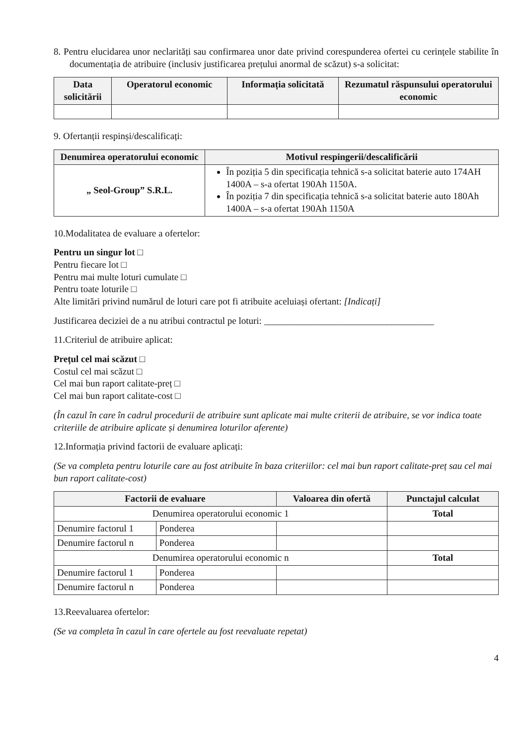8. Pentru elucidarea unor neclarități sau confirmarea unor date privind corespunderea ofertei cu cerințele stabilite în documentația de atribuire (inclusiv justificarea prețului anormal de scăzut) s-a solicitat:
| Data solicitării | Operatorul economic | Informația solicitată | Rezumatul răspunsului operatorului economic |
| --- | --- | --- | --- |
9. Ofertanții respinși/descalificați:
| Denumirea operatorului economic | Motivul respingerii/descalificării |
| --- | --- |
| „ Seol-Group” S.R.L. | În poziția 5 din specificația tehnică s-a solicitat baterie auto 174AH 1400A – s-a ofertat 190Ah 1150A. În poziția 7 din specificația tehnică s-a solicitat baterie auto 180Ah 1400A – s-a ofertat 190Ah 1150A |
10.Modalitatea de evaluare a ofertelor:
Pentru un singur lot □
Pentru fiecare lot □
Pentru mai multe loturi cumulate □
Pentru toate loturile □
Alte limitări privind numărul de loturi care pot fi atribuite aceluiași ofertant: [Indicați]
Justificarea deciziei de a nu atribui contractul pe loturi: ____________________________________
11.Criteriul de atribuire aplicat:
Prețul cel mai scăzut □
Costul cel mai scăzut □
Cel mai bun raport calitate-preț □
Cel mai bun raport calitate-cost □
(În cazul în care în cadrul procedurii de atribuire sunt aplicate mai multe criterii de atribuire, se vor indica toate criteriile de atribuire aplicate și denumirea loturilor aferente)
12.Informația privind factorii de evaluare aplicați:
(Se va completa pentru loturile care au fost atribuite în baza criteriilor: cel mai bun raport calitate-preț sau cel mai bun raport calitate-cost)
| Factorii de evaluare | | Valoarea din ofertă | Punctajul calculat |
| --- | --- | --- | --- |
| Denumirea operatorului economic 1 | | | Total |
| Denumire factorul 1 | Ponderea | | |
| Denumire factorul n | Ponderea | | |
| Denumirea operatorului economic n | | | Total |
| Denumire factorul 1 | Ponderea | | |
| Denumire factorul n | Ponderea | | |
13.Reevaluarea ofertelor:
(Se va completa în cazul în care ofertele au fost reevaluate repetat)
4